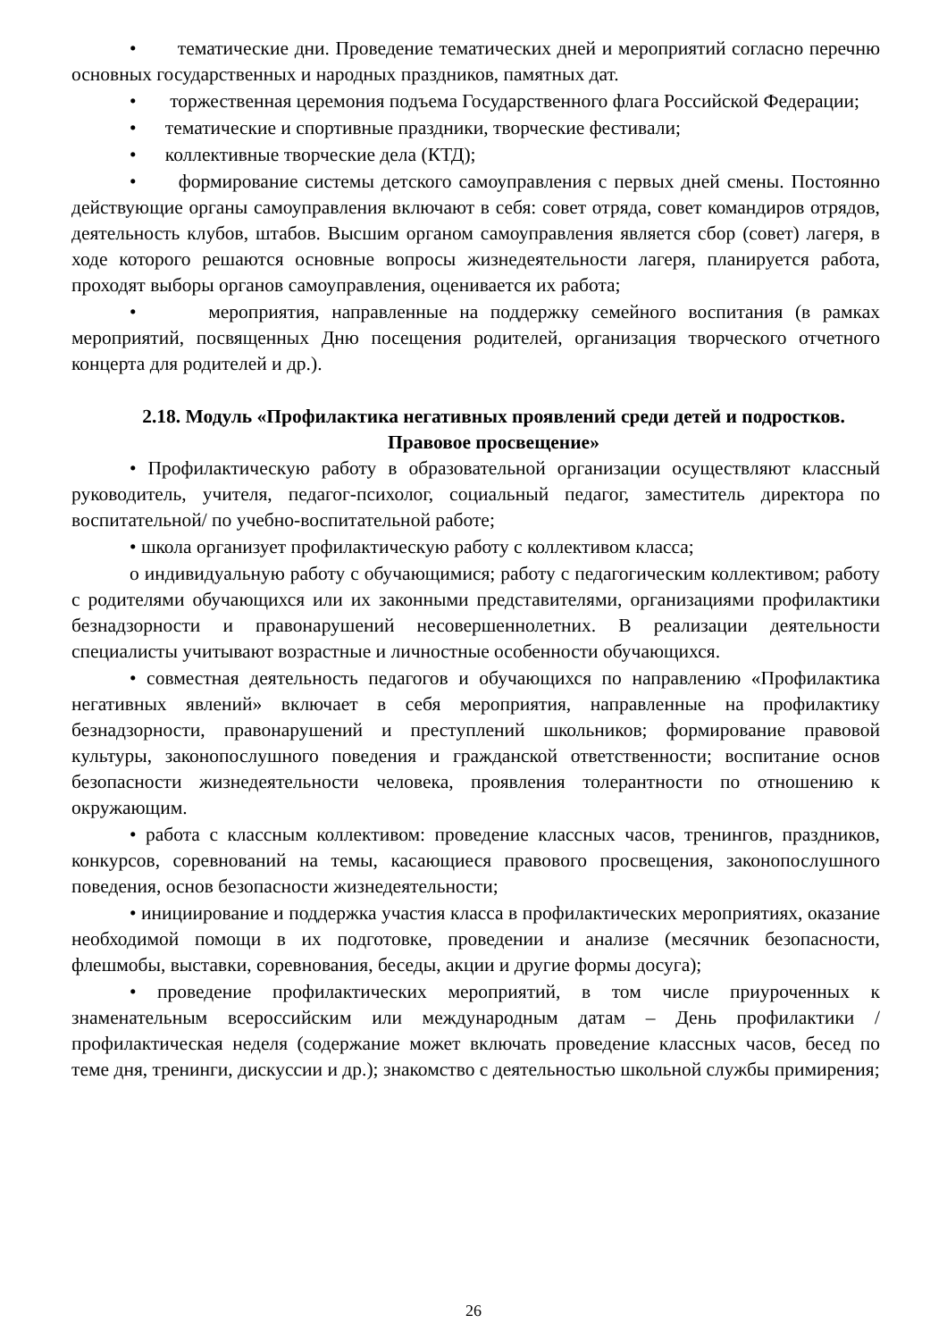• тематические дни. Проведение тематических дней и мероприятий согласно перечню основных государственных и народных праздников, памятных дат.
• торжественная церемония подъема Государственного флага Российской Федерации;
• тематические и спортивные праздники, творческие фестивали;
• коллективные творческие дела (КТД);
• формирование системы детского самоуправления с первых дней смены. Постоянно действующие органы самоуправления включают в себя: совет отряда, совет командиров отрядов, деятельность клубов, штабов. Высшим органом самоуправления является сбор (совет) лагеря, в ходе которого решаются основные вопросы жизнедеятельности лагеря, планируется работа, проходят выборы органов самоуправления, оценивается их работа;
• мероприятия, направленные на поддержку семейного воспитания (в рамках мероприятий, посвященных Дню посещения родителей, организация творческого отчетного концерта для родителей и др.).
2.18. Модуль «Профилактика негативных проявлений среди детей и подростков. Правовое просвещение»
• Профилактическую работу в образовательной организации осуществляют классный руководитель, учителя, педагог-психолог, социальный педагог, заместитель директора по воспитательной/ по учебно-воспитательной работе;
• школа организует профилактическую работу с коллективом класса;
o индивидуальную работу с обучающимися; работу с педагогическим коллективом; работу с родителями обучающихся или их законными представителями, организациями профилактики безнадзорности и правонарушений несовершеннолетних. В реализации деятельности специалисты учитывают возрастные и личностные особенности обучающихся.
• совместная деятельность педагогов и обучающихся по направлению «Профилактика негативных явлений» включает в себя мероприятия, направленные на профилактику безнадзорности, правонарушений и преступлений школьников; формирование правовой культуры, законопослушного поведения и гражданской ответственности; воспитание основ безопасности жизнедеятельности человека, проявления толерантности по отношению к окружающим.
• работа с классным коллективом: проведение классных часов, тренингов, праздников, конкурсов, соревнований на темы, касающиеся правового просвещения, законопослушного поведения, основ безопасности жизнедеятельности;
• инициирование и поддержка участия класса в профилактических мероприятиях, оказание необходимой помощи в их подготовке, проведении и анализе (месячник безопасности, флешмобы, выставки, соревнования, беседы, акции и другие формы досуга);
• проведение профилактических мероприятий, в том числе приуроченных к знаменательным всероссийским или международным датам – День профилактики / профилактическая неделя (содержание может включать проведение классных часов, бесед по теме дня, тренинги, дискуссии и др.); знакомство с деятельностью школьной службы примирения;
26